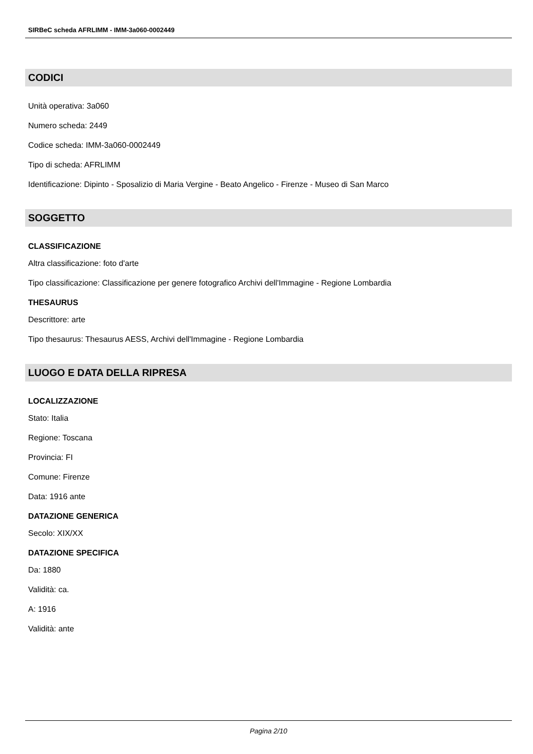SIRBeC scheda AFRLIMM - IMM-3a060-0002449
CODICI
Unità operativa: 3a060
Numero scheda: 2449
Codice scheda: IMM-3a060-0002449
Tipo di scheda: AFRLIMM
Identificazione: Dipinto - Sposalizio di Maria Vergine - Beato Angelico - Firenze - Museo di San Marco
SOGGETTO
CLASSIFICAZIONE
Altra classificazione: foto d'arte
Tipo classificazione: Classificazione per genere fotografico Archivi dell'Immagine - Regione Lombardia
THESAURUS
Descrittore: arte
Tipo thesaurus: Thesaurus AESS, Archivi dell'Immagine - Regione Lombardia
LUOGO E DATA DELLA RIPRESA
LOCALIZZAZIONE
Stato: Italia
Regione: Toscana
Provincia: FI
Comune: Firenze
Data: 1916 ante
DATAZIONE GENERICA
Secolo: XIX/XX
DATAZIONE SPECIFICA
Da: 1880
Validità: ca.
A: 1916
Validità: ante
Pagina 2/10